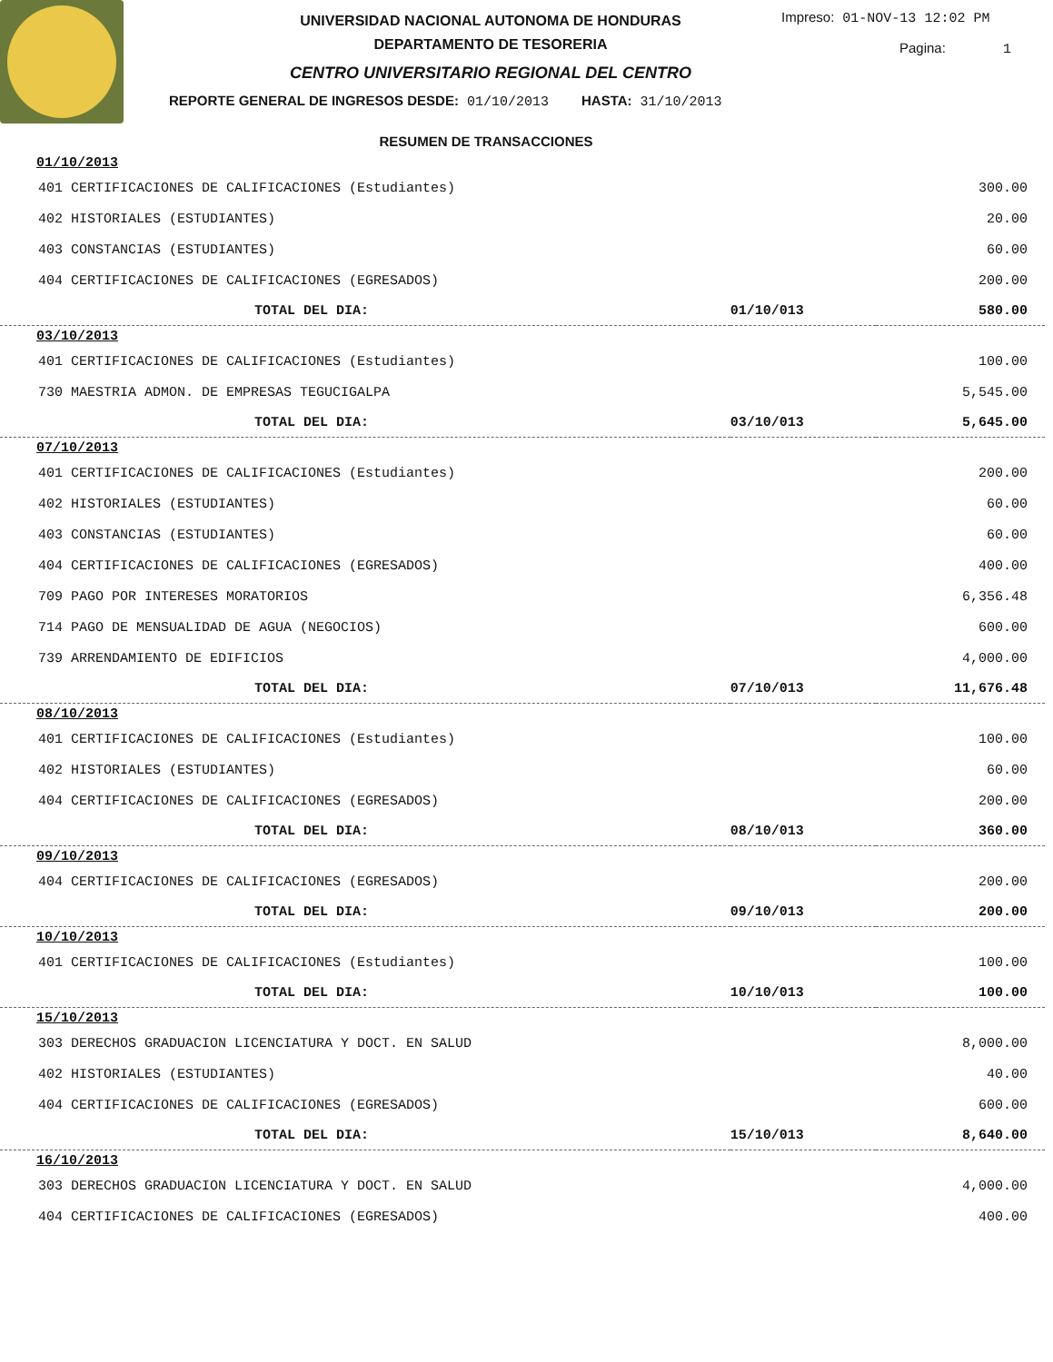UNIVERSIDAD NACIONAL AUTONOMA DE HONDURAS
DEPARTAMENTO DE TESORERIA
CENTRO UNIVERSITARIO REGIONAL DEL CENTRO
Impreso: 01-NOV-13 12:02 PM
Pagina: 1
REPORTE GENERAL DE INGRESOS DESDE: 01/10/2013 HASTA: 31/10/2013
RESUMEN DE TRANSACCIONES
| 01/10/2013 | | |
| 401 CERTIFICACIONES DE CALIFICACIONES (Estudiantes) | | 300.00 |
| 402 HISTORIALES (ESTUDIANTES) | | 20.00 |
| 403 CONSTANCIAS (ESTUDIANTES) | | 60.00 |
| 404 CERTIFICACIONES DE CALIFICACIONES (EGRESADOS) | | 200.00 |
| TOTAL DEL DIA: | 01/10/013 | 580.00 |
| 03/10/2013 | | |
| 401 CERTIFICACIONES DE CALIFICACIONES (Estudiantes) | | 100.00 |
| 730 MAESTRIA ADMON. DE EMPRESAS TEGUCIGALPA | | 5,545.00 |
| TOTAL DEL DIA: | 03/10/013 | 5,645.00 |
| 07/10/2013 | | |
| 401 CERTIFICACIONES DE CALIFICACIONES (Estudiantes) | | 200.00 |
| 402 HISTORIALES (ESTUDIANTES) | | 60.00 |
| 403 CONSTANCIAS (ESTUDIANTES) | | 60.00 |
| 404 CERTIFICACIONES DE CALIFICACIONES (EGRESADOS) | | 400.00 |
| 709 PAGO POR INTERESES MORATORIOS | | 6,356.48 |
| 714 PAGO DE MENSUALIDAD DE AGUA (NEGOCIOS) | | 600.00 |
| 739 ARRENDAMIENTO DE EDIFICIOS | | 4,000.00 |
| TOTAL DEL DIA: | 07/10/013 | 11,676.48 |
| 08/10/2013 | | |
| 401 CERTIFICACIONES DE CALIFICACIONES (Estudiantes) | | 100.00 |
| 402 HISTORIALES (ESTUDIANTES) | | 60.00 |
| 404 CERTIFICACIONES DE CALIFICACIONES (EGRESADOS) | | 200.00 |
| TOTAL DEL DIA: | 08/10/013 | 360.00 |
| 09/10/2013 | | |
| 404 CERTIFICACIONES DE CALIFICACIONES (EGRESADOS) | | 200.00 |
| TOTAL DEL DIA: | 09/10/013 | 200.00 |
| 10/10/2013 | | |
| 401 CERTIFICACIONES DE CALIFICACIONES (Estudiantes) | | 100.00 |
| TOTAL DEL DIA: | 10/10/013 | 100.00 |
| 15/10/2013 | | |
| 303 DERECHOS GRADUACION LICENCIATURA Y DOCT. EN SALUD | | 8,000.00 |
| 402 HISTORIALES (ESTUDIANTES) | | 40.00 |
| 404 CERTIFICACIONES DE CALIFICACIONES (EGRESADOS) | | 600.00 |
| TOTAL DEL DIA: | 15/10/013 | 8,640.00 |
| 16/10/2013 | | |
| 303 DERECHOS GRADUACION LICENCIATURA Y DOCT. EN SALUD | | 4,000.00 |
| 404 CERTIFICACIONES DE CALIFICACIONES (EGRESADOS) | | 400.00 |